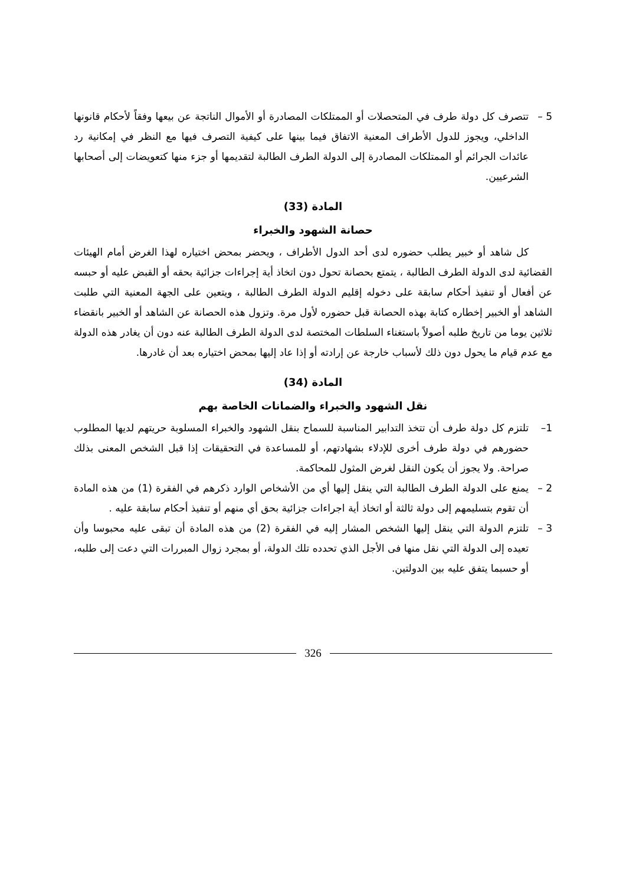5 – تتصرف كل دولة طرف في المتحصلات أو الممتلكات المصادرة أو الأموال الناتجة عن بيعها وفقاً لأحكام قانونها الداخلي، ويجوز للدول الأطراف المعنية الاتفاق فيما بينها على كيفية التصرف فيها مع النظر في إمكانية رد عائدات الجرائم أو الممتلكات المصادرة إلى الدولة الطرف الطالبة لتقديمها أو جزء منها كتعويضات إلى أصحابها الشرعيين.
المادة (33)
حصانة الشهود والخبراء
كل شاهد أو خبير يطلب حضوره لدى أحد الدول الأطراف ، ويحضر بمحض اختياره لهذا الغرض أمام الهيئات القضائية لدى الدولة الطرف الطالبة ، يتمتع بحصانة تحول دون اتخاذ أية إجراءات جزائية بحقه أو القبض عليه أو حبسه عن أفعال أو تنفيذ أحكام سابقة على دخوله إقليم الدولة الطرف الطالبة ، ويتعين على الجهة المعنية التي طلبت الشاهد أو الخبير إخطاره كتابة بهذه الحصانة قبل حضوره لأول مرة. وتزول هذه الحصانة عن الشاهد أو الخبير بانقضاء ثلاثين يوما من تاريخ طلبه أصولاً باستغناء السلطات المختصة لدى الدولة الطرف الطالبة عنه دون أن يغادر هذه الدولة مع عدم قيام ما يحول دون ذلك لأسباب خارجة عن إرادته أو إذا عاد إليها بمحض اختياره بعد أن غادرها.
المادة (34)
نقل الشهود والخبراء والضمانات الخاصة بهم
1– تلتزم كل دولة طرف أن تتخذ التدابير المناسبة للسماح بنقل الشهود والخبراء المسلوبة حريتهم لديها المطلوب حضورهم في دولة طرف أخرى للإدلاء بشهادتهم، أو للمساعدة في التحقيقات إذا قبل الشخص المعنى بذلك صراحة. ولا يجوز أن يكون النقل لغرض المثول للمحاكمة.
2 – يمنع على الدولة الطرف الطالبة التي ينقل إليها أي من الأشخاص الوارد ذكرهم في الفقرة (1) من هذه المادة أن تقوم بتسليمهم إلى دولة ثالثة أو اتخاذ أية اجراءات جزائية بحق أي منهم أو تنفيذ أحكام سابقة عليه .
3 – تلتزم الدولة التي ينقل إليها الشخص المشار إليه في الفقرة (2) من هذه المادة أن تبقى عليه محبوسا وأن تعيده إلى الدولة التي نقل منها فى الأجل الذي تحدده تلك الدولة، أو بمجرد زوال المبررات التي دعت إلى طلبه، أو حسبما يتفق عليه بين الدولتين.
326